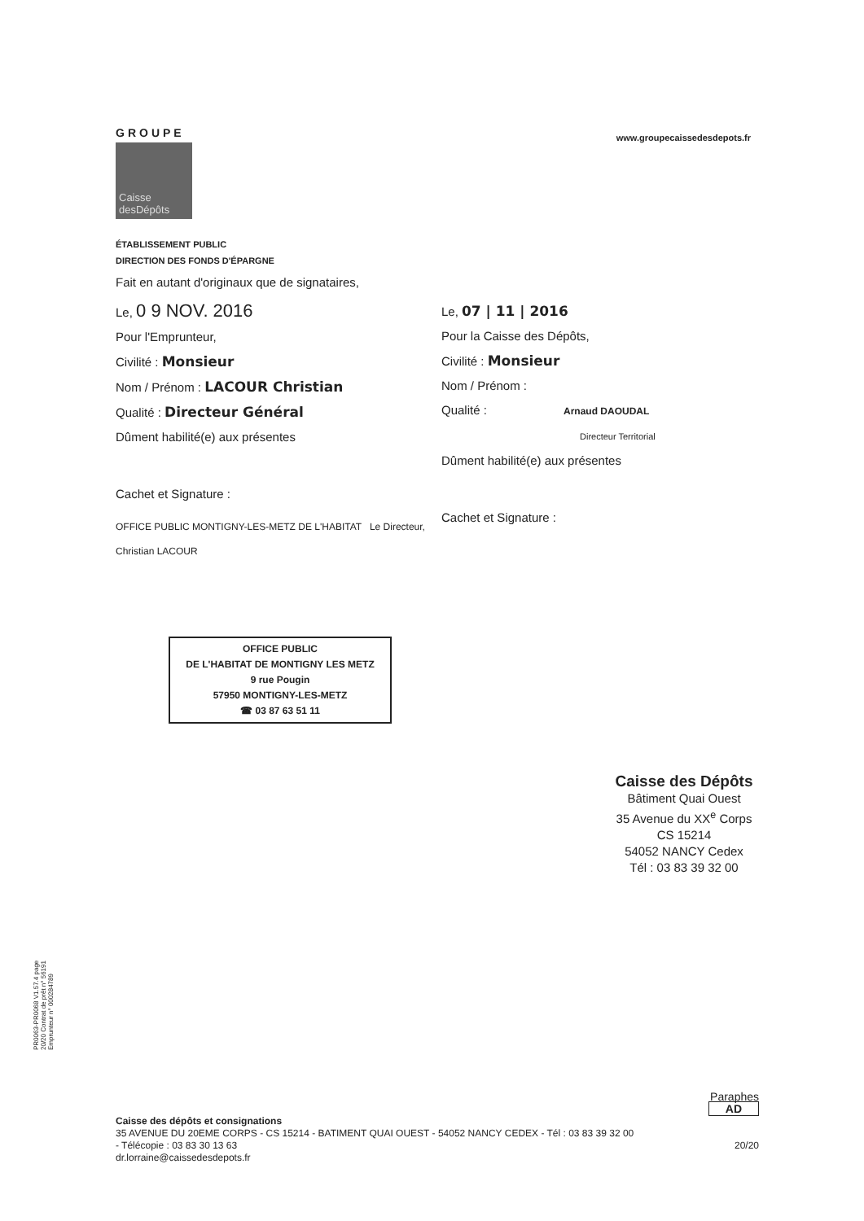GROUPE
Caisse
desDépôts
www.groupecaissedesdepots.fr
ÉTABLISSEMENT PUBLIC
DIRECTION DES FONDS D'ÉPARGNE
Fait en autant d'originaux que de signataires,
Le, 0 9 NOV. 2016
Pour l'Emprunteur,
Civilité : Monsieur
Nom / Prénom : LACOUR Christian
Qualité : Directeur Général
Dûment habilité(e) aux présentes
Cachet et Signature :
OFFICE PUBLIC MONTIGNY-LES-METZ DE L'HABITAT Le Directeur, Christian LACOUR
OFFICE PUBLIC
DE L'HABITAT DE MONTIGNY LES METZ
9 rue Pougin
57950 MONTIGNY-LES-METZ
☎ 03 87 63 51 11
Le, 07 | 11 | 2016
Pour la Caisse des Dépôts,
Civilité : Monsieur
Nom / Prénom :
Qualité : Arnaud DAOUDAL
Directeur Territorial
Dûment habilité(e) aux présentes
Cachet et Signature :
Caisse des Dépôts
Bâtiment Quai Ouest
35 Avenue du XX<sup>e</sup> Corps
CS 15214
54052 NANCY Cedex
Tél : 03 83 39 32 00
PR0063-PR0068 V1.57.4 page 20/20 Contrat de prêt n° 56191 Emprunteur n° 000284789
Paraphes
AD
Caisse des dépôts et consignations
35 AVENUE DU 20EME CORPS - CS 15214 - BATIMENT QUAI OUEST - 54052 NANCY CEDEX - Tél : 03 83 39 32 00
- Télécopie : 03 83 30 13 63 20/20
dr.lorraine@caissedesdepots.fr